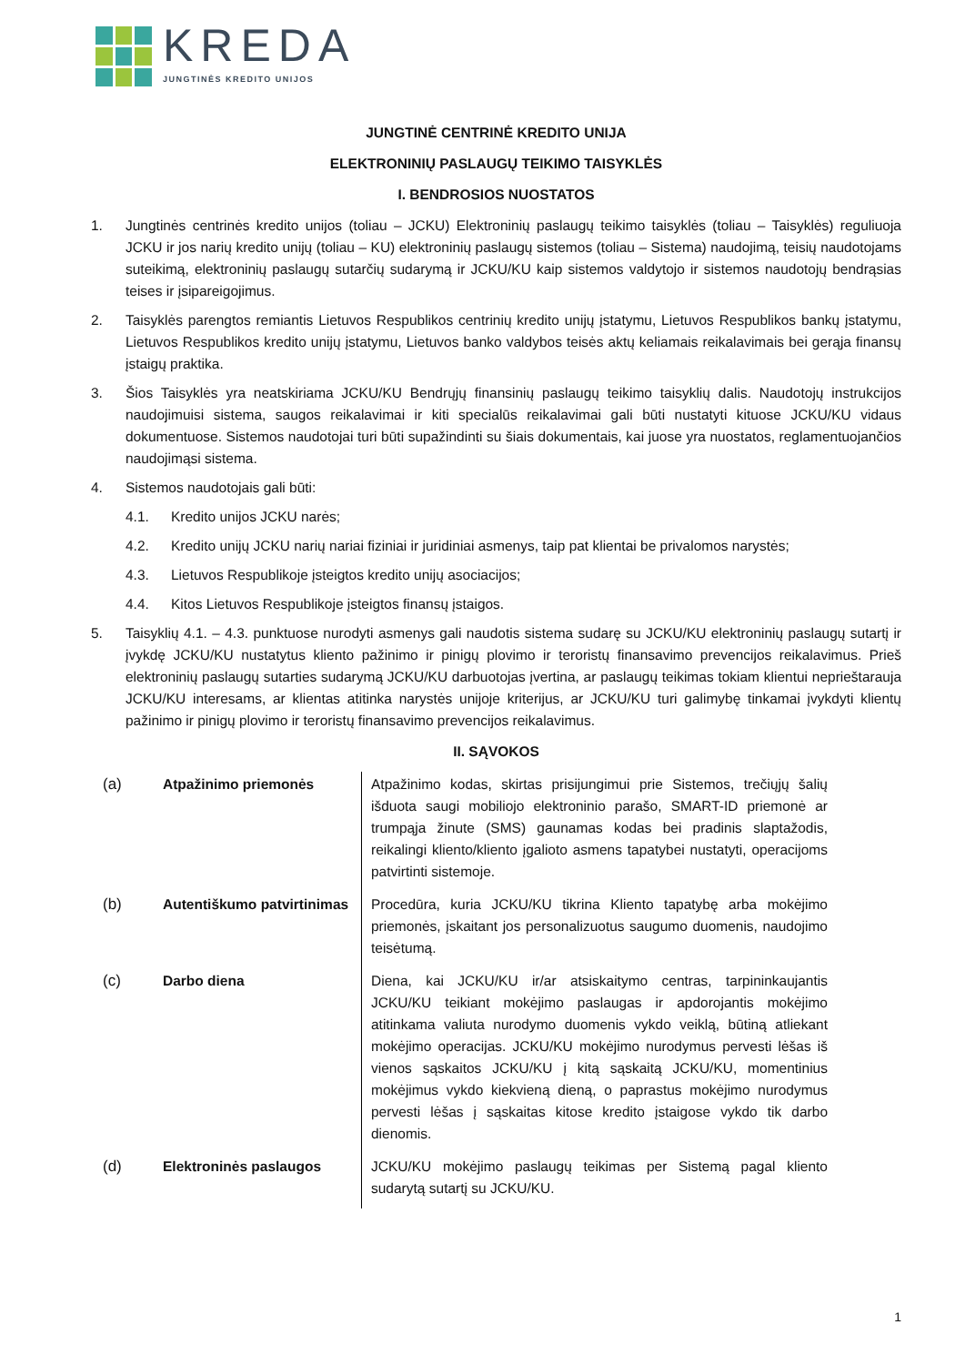KREDA
JUNGTINĖS KREDITO UNIJOS
JUNGTINĖ CENTRINĖ KREDITO UNIJA
ELEKTRONINIŲ PASLAUGŲ TEIKIMO TAISYKLĖS
I. BENDROSIOS NUOSTATOS
1. Jungtinės centrinės kredito unijos (toliau – JCKU) Elektroninių paslaugų teikimo taisyklės (toliau – Taisyklės) reguliuoja JCKU ir jos narių kredito unijų (toliau – KU) elektroninių paslaugų sistemos (toliau – Sistema) naudojimą, teisių naudotojams suteikimą, elektroninių paslaugų sutarčių sudarymą ir JCKU/KU kaip sistemos valdytojo ir sistemos naudotojų bendrąsias teises ir įsipareigojimus.
2. Taisyklės parengtos remiantis Lietuvos Respublikos centrinių kredito unijų įstatymu, Lietuvos Respublikos bankų įstatymu, Lietuvos Respublikos kredito unijų įstatymu, Lietuvos banko valdybos teisės aktų keliamais reikalavimais bei gerąja finansų įstaigų praktika.
3. Šios Taisyklės yra neatskiriama JCKU/KU Bendrųjų finansinių paslaugų teikimo taisyklių dalis. Naudotojų instrukcijos naudojimuisi sistema, saugos reikalavimai ir kiti specialūs reikalavimai gali būti nustatyti kituose JCKU/KU vidaus dokumentuose. Sistemos naudotojai turi būti supažindinti su šiais dokumentais, kai juose yra nuostatos, reglamentuojančios naudojimąsi sistema.
4. Sistemos naudotojais gali būti:
4.1. Kredito unijos JCKU narės;
4.2. Kredito unijų JCKU narių nariai fiziniai ir juridiniai asmenys, taip pat klientai be privalomos narystės;
4.3. Lietuvos Respublikoje įsteigtos kredito unijų asociacijos;
4.4. Kitos Lietuvos Respublikoje įsteigtos finansų įstaigos.
5. Taisyklių 4.1. – 4.3. punktuose nurodyti asmenys gali naudotis sistema sudarę su JCKU/KU elektroninių paslaugų sutartį ir įvykdę JCKU/KU nustatytus kliento pažinimo ir pinigų plovimo ir teroristų finansavimo prevencijos reikalavimus. Prieš elektroninių paslaugų sutarties sudarymą JCKU/KU darbuotojas įvertina, ar paslaugų teikimas tokiam klientui neprieštarauja JCKU/KU interesams, ar klientas atitinka narystės unijoje kriterijus, ar JCKU/KU turi galimybę tinkamai įvykdyti klientų pažinimo ir pinigų plovimo ir teroristų finansavimo prevencijos reikalavimus.
II. SĄVOKOS
| (a) | Atpažinimo priemonės | Atpažinimo kodas, skirtas prisijungimui prie Sistemos, trečiųjų šalių išduota saugi mobiliojo elektroninio parašo, SMART-ID priemonė ar trumpąja žinute (SMS) gaunamas kodas bei pradinis slaptažodis, reikalingi kliento/kliento įgalioto asmens tapatybei nustatyti, operacijoms patvirtinti sistemoje. |
| (b) | Autentiškumo patvirtinimas | Procedūra, kuria JCKU/KU tikrina Kliento tapatybę arba mokėjimo priemonės, įskaitant jos personalizuotus saugumo duomenis, naudojimo teisėtumą. |
| (c) | Darbo diena | Diena, kai JCKU/KU ir/ar atsiskaitymo centras, tarpininkaujantis JCKU/KU teikiant mokėjimo paslaugas ir apdorojantis mokėjimo atitinkama valiuta nurodymo duomenis vykdo veiklą, būtiną atliekant mokėjimo operacijas. JCKU/KU mokėjimo nurodymus pervesti lėšas iš vienos sąskaitos JCKU/KU į kitą sąskaitą JCKU/KU, momentinius mokėjimus vykdo kiekvieną dieną, o paprastus mokėjimo nurodymus pervesti lėšas į sąskaitas kitose kredito įstaigose vykdo tik darbo dienomis. |
| (d) | Elektroninės paslaugos | JCKU/KU mokėjimo paslaugų teikimas per Sistemą pagal kliento sudarytą sutartį su JCKU/KU. |
1